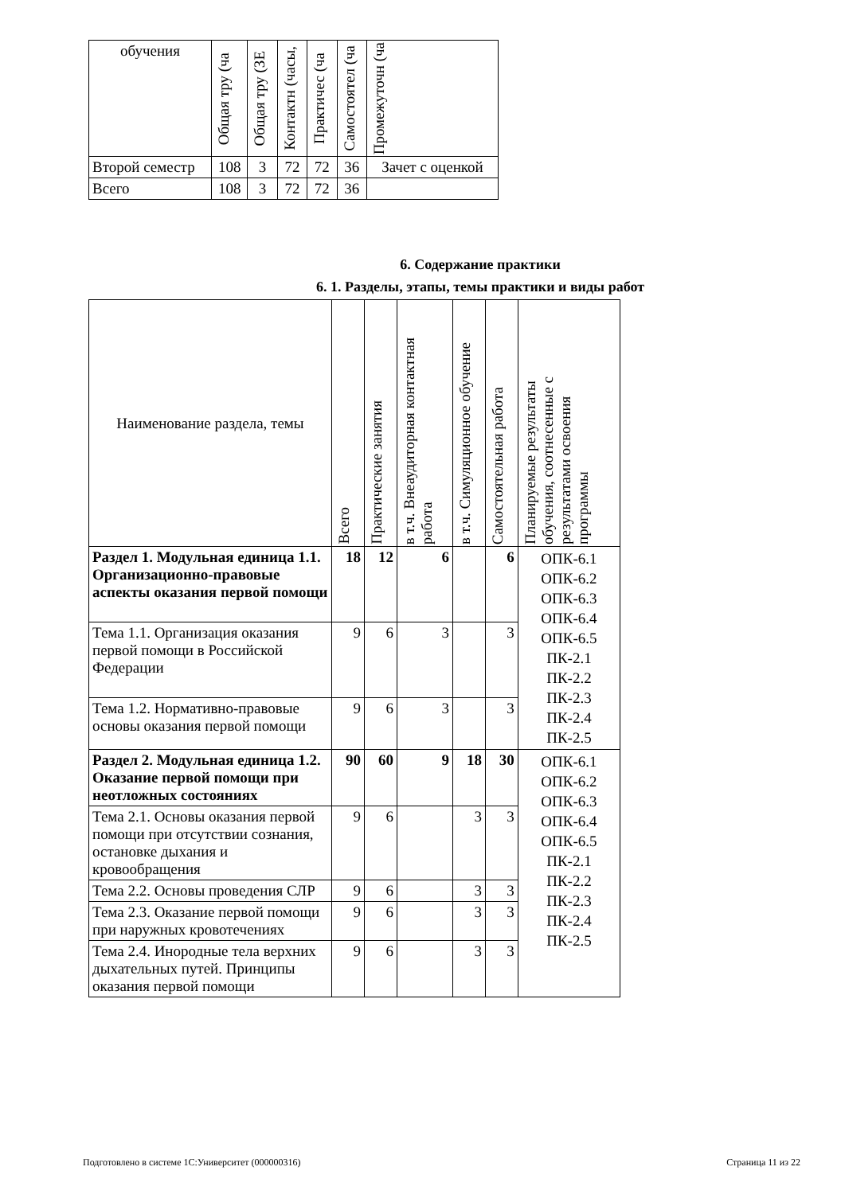| обучения | Общая тру (ча | Общая тру (ЗЕ | Контактн (часы, | Практичес (ча | Самостоятел (ча | Промежуточн (ча |
| Второй семестр | 108 | 3 | 72 | 72 | 36 | Зачет с оценкой |
| Всего | 108 | 3 | 72 | 72 | 36 | |
6. Содержание практики
6. 1. Разделы, этапы, темы практики и виды работ
| Наименование раздела, темы | Всего | Практические занятия | в т.ч. Внеаудиторная контактная работа | в т.ч. Симуляционное обучение | Самостоятельная работа | Планируемые результаты обучения, соотнесенные с результатами освоения программы |
| Раздел 1. Модульная единица 1.1. Организационно-правовые аспекты оказания первой помощи | 18 | 12 | 6 | | 6 | ОПК-6.1 ОПК-6.2 ОПК-6.3 ОПК-6.4 ОПК-6.5 ПК-2.1 ПК-2.2 ПК-2.3 ПК-2.4 ПК-2.5 |
| Тема 1.1. Организация оказания первой помощи в Российской Федерации | 9 | 6 | 3 | | 3 | |
| Тема 1.2. Нормативно-правовые основы оказания первой помощи | 9 | 6 | 3 | | 3 | |
| Раздел 2. Модульная единица 1.2. Оказание первой помощи при неотложных состояниях | 90 | 60 | 9 | 18 | 30 | ОПК-6.1 ОПК-6.2 ОПК-6.3 ОПК-6.4 ОПК-6.5 ПК-2.1 ПК-2.2 ПК-2.3 ПК-2.4 ПК-2.5 |
| Тема 2.1. Основы оказания первой помощи при отсутствии сознания, остановке дыхания и кровообращения | 9 | 6 | | 3 | 3 | |
| Тема 2.2. Основы проведения СЛР | 9 | 6 | | 3 | 3 | |
| Тема 2.3. Оказание первой помощи при наружных кровотечениях | 9 | 6 | | 3 | 3 | |
| Тема 2.4. Инородные тела верхних дыхательных путей. Принципы оказания первой помощи | 9 | 6 | | 3 | 3 | |
Подготовлено в системе 1С:Университет (000000316) Страница 11 из 22